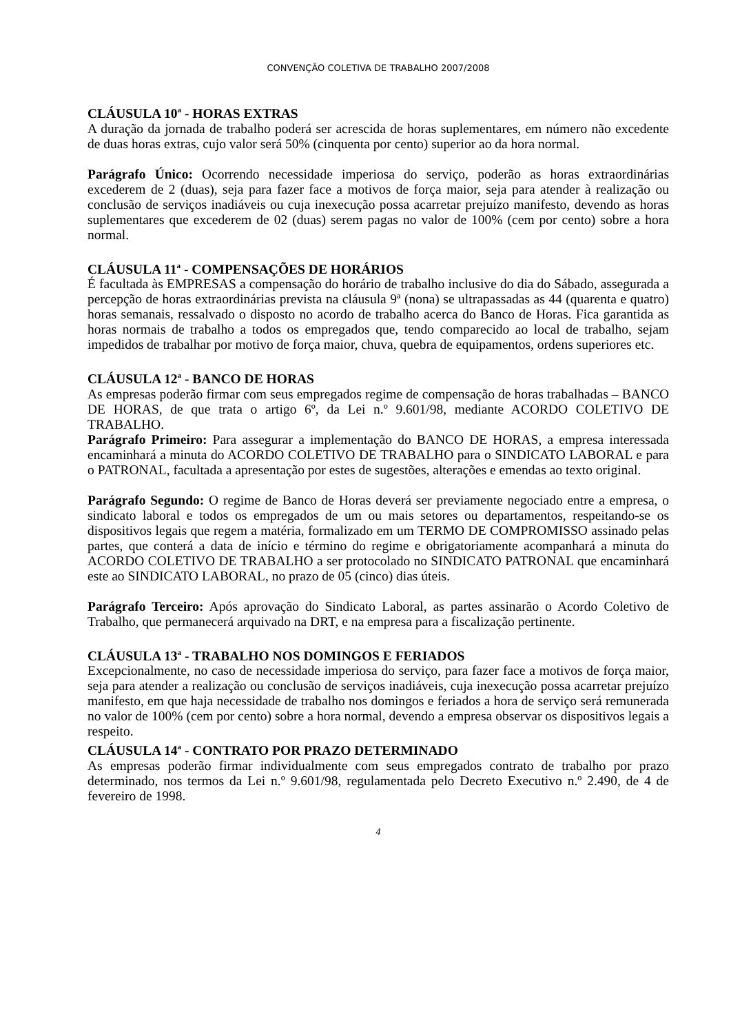CONVENÇÃO COLETIVA DE TRABALHO 2007/2008
CLÁUSULA 10<sup>a</sup> - HORAS EXTRAS
A duração da jornada de trabalho poderá ser acrescida de horas suplementares, em número não excedente de duas horas extras, cujo valor será 50% (cinquenta por cento) superior ao da hora normal.
Parágrafo Único: Ocorrendo necessidade imperiosa do serviço, poderão as horas extraordinárias excederem de 2 (duas), seja para fazer face a motivos de força maior, seja para atender à realização ou conclusão de serviços inadiáveis ou cuja inexecução possa acarretar prejuízo manifesto, devendo as horas suplementares que excederem de 02 (duas) serem pagas no valor de 100% (cem por cento) sobre a hora normal.
CLÁUSULA 11<sup>a</sup> - COMPENSAÇÕES DE HORÁRIOS
É facultada às EMPRESAS a compensação do horário de trabalho inclusive do dia do Sábado, assegurada a percepção de horas extraordinárias prevista na cláusula 9ª (nona) se ultrapassadas as 44 (quarenta e quatro) horas semanais, ressalvado o disposto no acordo de trabalho acerca do Banco de Horas. Fica garantida as horas normais de trabalho a todos os empregados que, tendo comparecido ao local de trabalho, sejam impedidos de trabalhar por motivo de força maior, chuva, quebra de equipamentos, ordens superiores etc.
CLÁUSULA 12<sup>a</sup> - BANCO DE HORAS
As empresas poderão firmar com seus empregados regime de compensação de horas trabalhadas – BANCO DE HORAS, de que trata o artigo 6º, da Lei n.º 9.601/98, mediante ACORDO COLETIVO DE TRABALHO.
Parágrafo Primeiro: Para assegurar a implementação do BANCO DE HORAS, a empresa interessada encaminhará a minuta do ACORDO COLETIVO DE TRABALHO para o SINDICATO LABORAL e para o PATRONAL, facultada a apresentação por estes de sugestões, alterações e emendas ao texto original.
Parágrafo Segundo: O regime de Banco de Horas deverá ser previamente negociado entre a empresa, o sindicato laboral e todos os empregados de um ou mais setores ou departamentos, respeitando-se os dispositivos legais que regem a matéria, formalizado em um TERMO DE COMPROMISSO assinado pelas partes, que conterá a data de início e término do regime e obrigatoriamente acompanhará a minuta do ACORDO COLETIVO DE TRABALHO a ser protocolado no SINDICATO PATRONAL que encaminhará este ao SINDICATO LABORAL, no prazo de 05 (cinco) dias úteis.
Parágrafo Terceiro: Após aprovação do Sindicato Laboral, as partes assinarão o Acordo Coletivo de Trabalho, que permanecerá arquivado na DRT, e na empresa para a fiscalização pertinente.
CLÁUSULA 13<sup>a</sup> - TRABALHO NOS DOMINGOS E FERIADOS
Excepcionalmente, no caso de necessidade imperiosa do serviço, para fazer face a motivos de força maior, seja para atender a realização ou conclusão de serviços inadiáveis, cuja inexecução possa acarretar prejuízo manifesto, em que haja necessidade de trabalho nos domingos e feriados a hora de serviço será remunerada no valor de 100% (cem por cento) sobre a hora normal, devendo a empresa observar os dispositivos legais a respeito.
CLÁUSULA 14<sup>a</sup> - CONTRATO POR PRAZO DETERMINADO
As empresas poderão firmar individualmente com seus empregados contrato de trabalho por prazo determinado, nos termos da Lei n.º 9.601/98, regulamentada pelo Decreto Executivo n.º 2.490, de 4 de fevereiro de 1998.
4